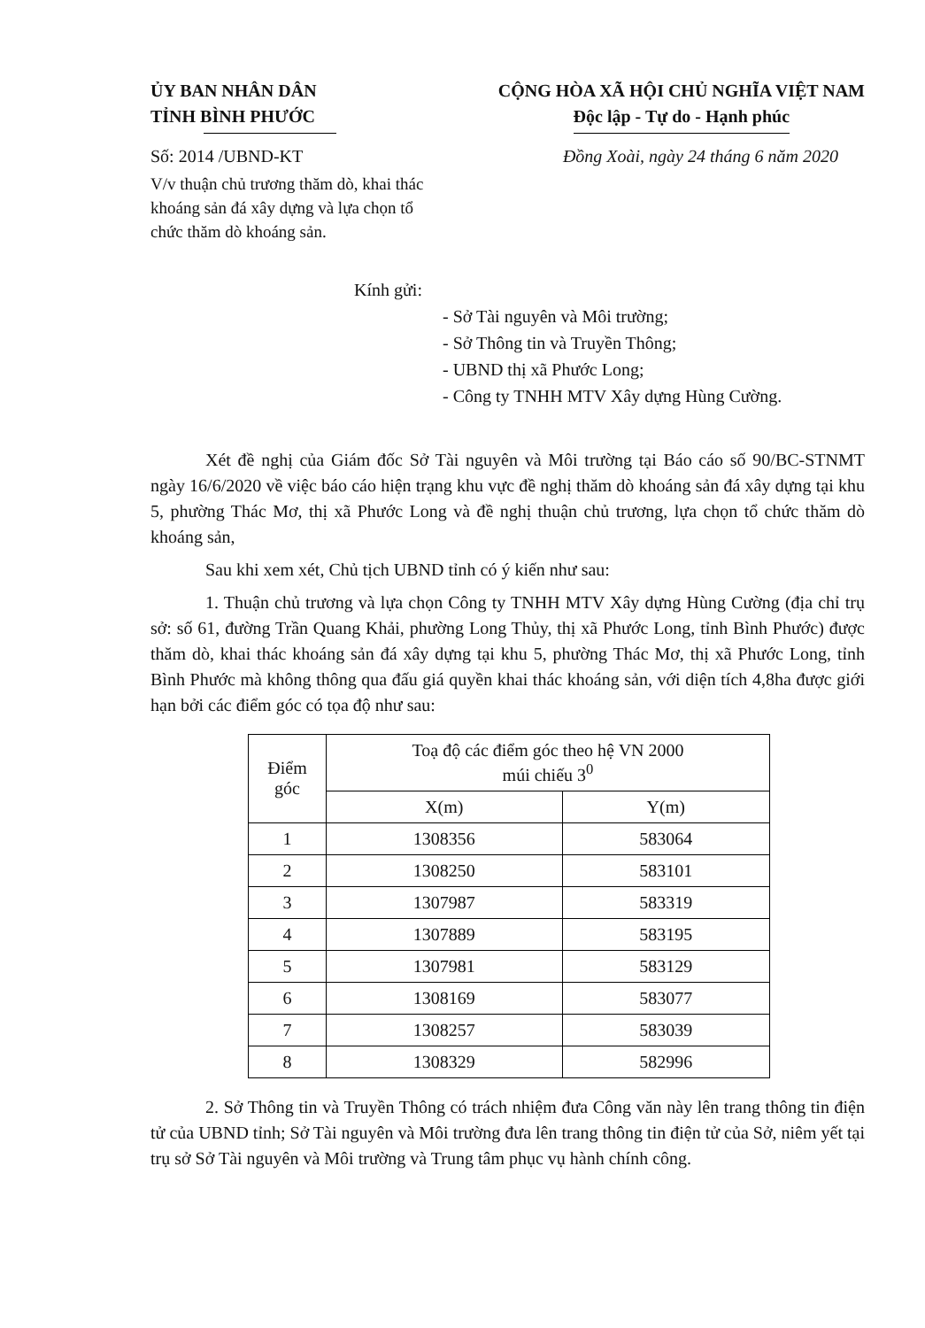ỦY BAN NHÂN DÂN
TỈNH BÌNH PHƯỚC
CỘNG HÒA XÃ HỘI CHỦ NGHĨA VIỆT NAM
Độc lập - Tự do - Hạnh phúc
Số: 2014 /UBND-KT Đồng Xoài, ngày 24 tháng 6 năm 2020
V/v thuận chủ trương thăm dò, khai thác khoáng sản đá xây dựng và lựa chọn tổ chức thăm dò khoáng sản.
Kính gửi:
- Sở Tài nguyên và Môi trường;
- Sở Thông tin và Truyền Thông;
- UBND thị xã Phước Long;
- Công ty TNHH MTV Xây dựng Hùng Cường.
Xét đề nghị của Giám đốc Sở Tài nguyên và Môi trường tại Báo cáo số 90/BC-STNMT ngày 16/6/2020 về việc báo cáo hiện trạng khu vực đề nghị thăm dò khoáng sản đá xây dựng tại khu 5, phường Thác Mơ, thị xã Phước Long và đề nghị thuận chủ trương, lựa chọn tổ chức thăm dò khoáng sản,
Sau khi xem xét, Chủ tịch UBND tỉnh có ý kiến như sau:
1. Thuận chủ trương và lựa chọn Công ty TNHH MTV Xây dựng Hùng Cường (địa chỉ trụ sở: số 61, đường Trần Quang Khải, phường Long Thủy, thị xã Phước Long, tỉnh Bình Phước) được thăm dò, khai thác khoáng sản đá xây dựng tại khu 5, phường Thác Mơ, thị xã Phước Long, tỉnh Bình Phước mà không thông qua đấu giá quyền khai thác khoáng sản, với diện tích 4,8ha được giới hạn bởi các điểm góc có tọa độ như sau:
| Điểm góc | Toạ độ các điểm góc theo hệ VN 2000 múi chiếu 3<sup>0</sup> | |
| --- | --- | --- |
| | X(m) | Y(m) |
| 1 | 1308356 | 583064 |
| 2 | 1308250 | 583101 |
| 3 | 1307987 | 583319 |
| 4 | 1307889 | 583195 |
| 5 | 1307981 | 583129 |
| 6 | 1308169 | 583077 |
| 7 | 1308257 | 583039 |
| 8 | 1308329 | 582996 |
2. Sở Thông tin và Truyền Thông có trách nhiệm đưa Công văn này lên trang thông tin điện tử của UBND tỉnh; Sở Tài nguyên và Môi trường đưa lên trang thông tin điện tử của Sở, niêm yết tại trụ sở Sở Tài nguyên và Môi trường và Trung tâm phục vụ hành chính công.